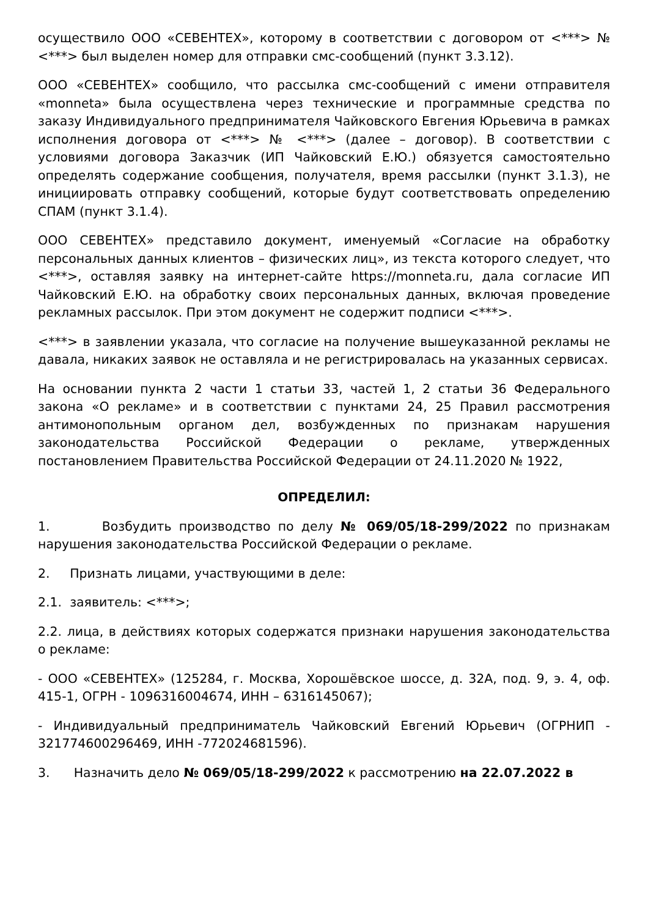осуществило ООО «СЕВЕНТЕХ», которому в соответствии с договором от <***> № <***> был выделен номер для отправки смс-сообщений (пункт 3.3.12).
ООО «СЕВЕНТЕХ» сообщило, что рассылка смс-сообщений с имени отправителя «monneta» была осуществлена через технические и программные средства по заказу Индивидуального предпринимателя Чайковского Евгения Юрьевича в рамках исполнения договора от <***> № <***> (далее – договор). В соответствии с условиями договора Заказчик (ИП Чайковский Е.Ю.) обязуется самостоятельно определять содержание сообщения, получателя, время рассылки (пункт 3.1.3), не инициировать отправку сообщений, которые будут соответствовать определению СПАМ (пункт 3.1.4).
ООО СЕВЕНТЕХ» представило документ, именуемый «Согласие на обработку персональных данных клиентов – физических лиц», из текста которого следует, что <***>, оставляя заявку на интернет-сайте https://monneta.ru, дала согласие ИП Чайковский Е.Ю. на обработку своих персональных данных, включая проведение рекламных рассылок. При этом документ не содержит подписи <***>.
<***> в заявлении указала, что согласие на получение вышеуказанной рекламы не давала, никаких заявок не оставляла и не регистрировалась на указанных сервисах.
На основании пункта 2 части 1 статьи 33, частей 1, 2 статьи 36 Федерального закона «О рекламе» и в соответствии с пунктами 24, 25 Правил рассмотрения антимонопольным органом дел, возбужденных по признакам нарушения законодательства Российской Федерации о рекламе, утвержденных постановлением Правительства Российской Федерации от 24.11.2020 № 1922,
ОПРЕДЕЛИЛ:
1. Возбудить производство по делу № 069/05/18-299/2022 по признакам нарушения законодательства Российской Федерации о рекламе.
2. Признать лицами, участвующими в деле:
2.1. заявитель: <***>;
2.2. лица, в действиях которых содержатся признаки нарушения законодательства о рекламе:
- ООО «СЕВЕНТЕХ» (125284, г. Москва, Хорошёвское шоссе, д. 32А, под. 9, э. 4, оф. 415-1, ОГРН - 1096316004674, ИНН – 6316145067);
- Индивидуальный предприниматель Чайковский Евгений Юрьевич (ОГРНИП - 321774600296469, ИНН -772024681596).
3. Назначить дело № 069/05/18-299/2022 к рассмотрению на 22.07.2022 в